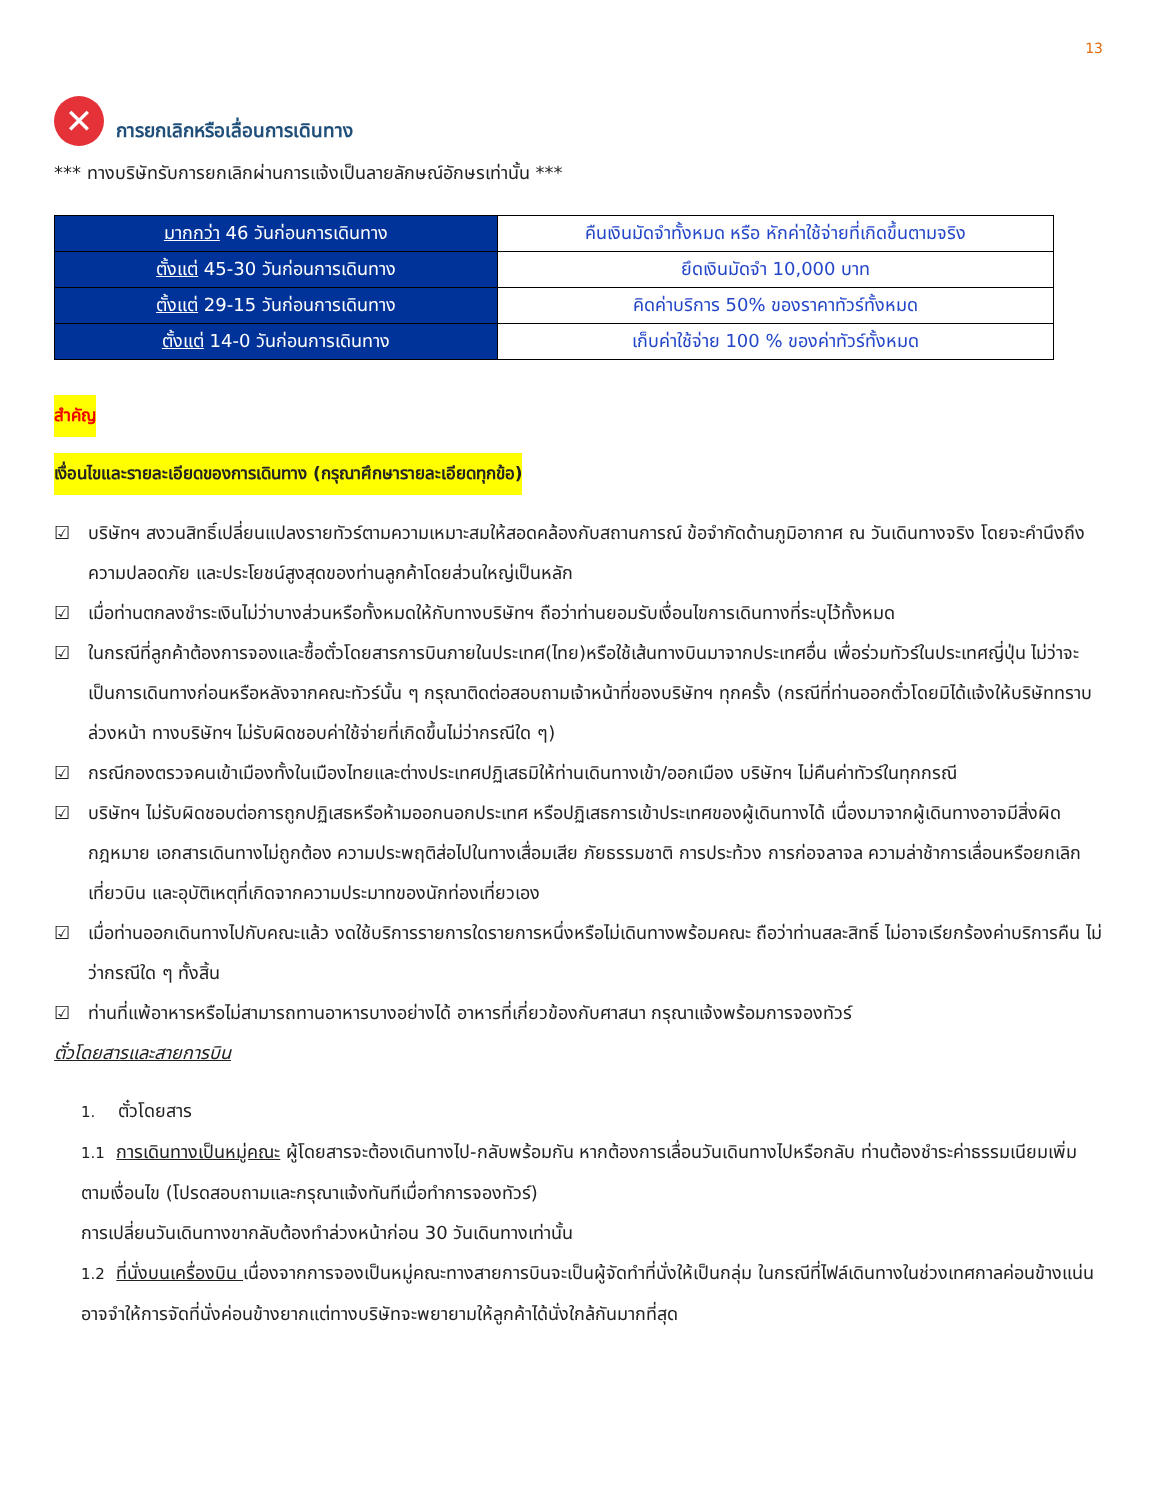13
✕
การยกเลิกหรือเลื่อนการเดินทาง
*** ทางบริษัทรับการยกเลิกผ่านการแจ้งเป็นลายลักษณ์อักษรเท่านั้น ***
| มากกว่า 46 วันก่อนการเดินทาง | คืนเงินมัดจำทั้งหมด หรือ หักค่าใช้จ่ายที่เกิดขึ้นตามจริง |
| ตั้งแต่ 45-30 วันก่อนการเดินทาง | ยึดเงินมัดจำ 10,000 บาท |
| ตั้งแต่ 29-15 วันก่อนการเดินทาง | คิดค่าบริการ 50% ของราคาทัวร์ทั้งหมด |
| ตั้งแต่ 14-0 วันก่อนการเดินทาง | เก็บค่าใช้จ่าย 100 % ของค่าทัวร์ทั้งหมด |
สำคัญ
เงื่อนไขและรายละเอียดของการเดินทาง (กรุณาศึกษารายละเอียดทุกข้อ)
☑ บริษัทฯ สงวนสิทธิ์เปลี่ยนแปลงรายทัวร์ตามความเหมาะสมให้สอดคล้องกับสถานการณ์ ข้อจำกัดด้านภูมิอากาศ ณ วันเดินทางจริง โดยจะคำนึงถึงความปลอดภัย และประโยชน์สูงสุดของท่านลูกค้าโดยส่วนใหญ่เป็นหลัก
☑ เมื่อท่านตกลงชำระเงินไม่ว่าบางส่วนหรือทั้งหมดให้กับทางบริษัทฯ ถือว่าท่านยอมรับเงื่อนไขการเดินทางที่ระบุไว้ทั้งหมด
☑ ในกรณีที่ลูกค้าต้องการจองและซื้อตั๋วโดยสารการบินภายในประเทศ(ไทย)หรือใช้เส้นทางบินมาจากประเทศอื่น เพื่อร่วมทัวร์ในประเทศญี่ปุ่น ไม่ว่าจะเป็นการเดินทางก่อนหรือหลังจากคณะทัวร์นั้น ๆ กรุณาติดต่อสอบถามเจ้าหน้าที่ของบริษัทฯ ทุกครั้ง (กรณีที่ท่านออกตั๋วโดยมิได้แจ้งให้บริษัททราบล่วงหน้า ทางบริษัทฯ ไม่รับผิดชอบค่าใช้จ่ายที่เกิดขึ้นไม่ว่ากรณีใด ๆ)
☑ กรณีกองตรวจคนเข้าเมืองทั้งในเมืองไทยและต่างประเทศปฏิเสธมิให้ท่านเดินทางเข้า/ออกเมือง บริษัทฯ ไม่คืนค่าทัวร์ในทุกกรณี
☑ บริษัทฯ ไม่รับผิดชอบต่อการถูกปฏิเสธหรือห้ามออกนอกประเทศ หรือปฏิเสธการเข้าประเทศของผู้เดินทางได้ เนื่องมาจากผู้เดินทางอาจมีสิ่งผิดกฎหมาย เอกสารเดินทางไม่ถูกต้อง ความประพฤติส่อไปในทางเสื่อมเสีย ภัยธรรมชาติ การประท้วง การก่อจลาจล ความล่าช้าการเลื่อนหรือยกเลิกเที่ยวบิน และอุบัติเหตุที่เกิดจากความประมาทของนักท่องเที่ยวเอง
☑ เมื่อท่านออกเดินทางไปกับคณะแล้ว งดใช้บริการรายการใดรายการหนึ่งหรือไม่เดินทางพร้อมคณะ ถือว่าท่านสละสิทธิ์ ไม่อาจเรียกร้องค่าบริการคืน ไม่ว่ากรณีใด ๆ ทั้งสิ้น
☑ ท่านที่แพ้อาหารหรือไม่สามารถทานอาหารบางอย่างได้ อาหารที่เกี่ยวข้องกับศาสนา กรุณาแจ้งพร้อมการจองทัวร์
ตั๋วโดยสารและสายการบิน
1. ตั๋วโดยสาร
1.1 การเดินทางเป็นหมู่คณะ ผู้โดยสารจะต้องเดินทางไป-กลับพร้อมกัน หากต้องการเลื่อนวันเดินทางไปหรือกลับ ท่านต้องชำระค่าธรรมเนียมเพิ่มตามเงื่อนไข (โปรดสอบถามและกรุณาแจ้งทันทีเมื่อทำการจองทัวร์)
การเปลี่ยนวันเดินทางขากลับต้องทำล่วงหน้าก่อน 30 วันเดินทางเท่านั้น
1.2 ที่นั่งบนเครื่องบิน เนื่องจากการจองเป็นหมู่คณะทางสายการบินจะเป็นผู้จัดทำที่นั่งให้เป็นกลุ่ม ในกรณีที่ไฟล์เดินทางในช่วงเทศกาลค่อนข้างแน่น อาจจำให้การจัดที่นั่งค่อนข้างยากแต่ทางบริษัทจะพยายามให้ลูกค้าได้นั่งใกล้กันมากที่สุด